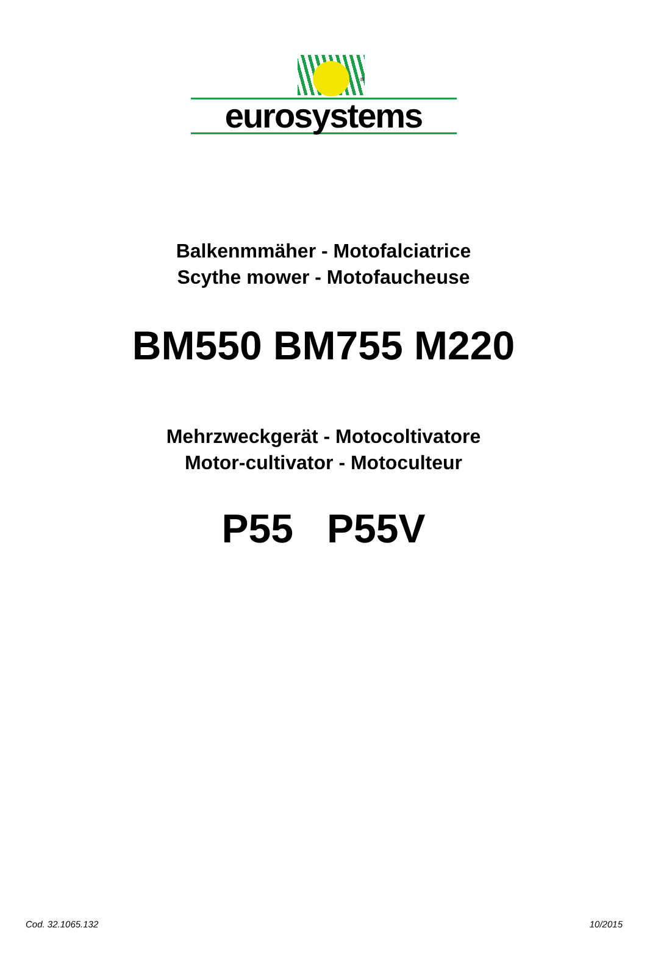®
eurosystems
Balkenmmäher - Motofalciatrice
Scythe mower - Motofaucheuse
BM550 BM755 M220
Mehrzweckgerät - Motocoltivatore
Motor-cultivator - Motoculteur
P55 P55V
Cod. 32.1065.132 10/2015